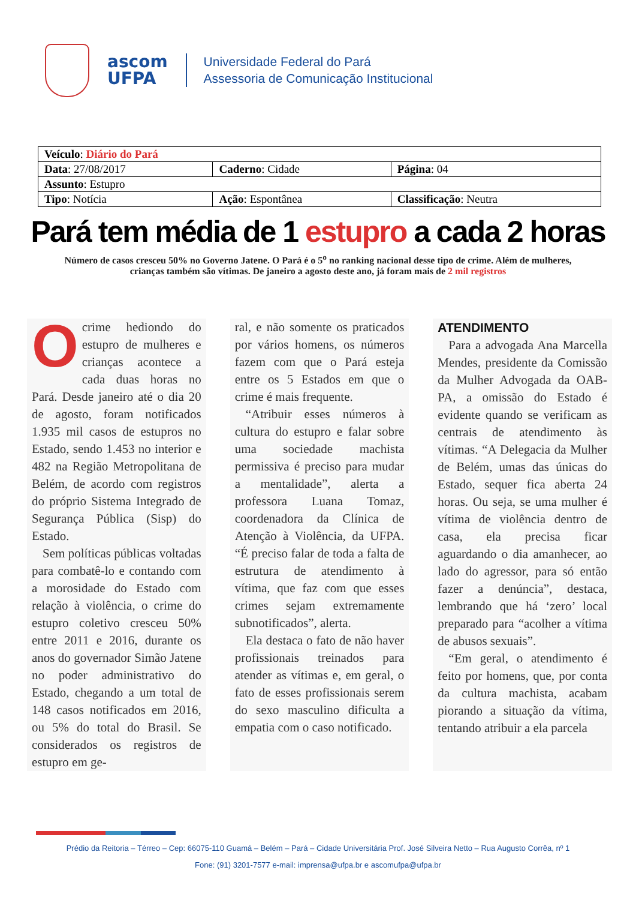ascom
UFPA
Universidade Federal do Pará
Assessoria de Comunicação Institucional
| Veículo : Diário do Pará | | |
| Data : 27/08/2017 | Caderno : Cidade | Página : 04 |
| Assunto : Estupro | | |
| Tipo : Notícia | Ação : Espontânea | Classificação : Neutra |
Pará tem média de 1 estupro a cada 2 horas
Número de casos cresceu 50% no Governo Jatene. O Pará é o 5<sup>o</sup> no ranking nacional desse tipo de crime. Além de mulheres, crianças também são vítimas. De janeiro a agosto deste ano, já foram mais de 2 mil registros
Ocrime hediondo do estupro de mulheres e crianças acontece a cada duas horas no Pará. Desde janeiro até o dia 20 de agosto, foram notificados 1.935 mil casos de estupros no Estado, sendo 1.453 no interior e 482 na Região Metropolitana de Belém, de acordo com registros do próprio Sistema Integrado de Segurança Pública (Sisp) do Estado.
Sem políticas públicas voltadas para combatê-lo e contando com a morosidade do Estado com relação à violência, o crime do estupro coletivo cresceu 50% entre 2011 e 2016, durante os anos do governador Simão Jatene no poder administrativo do Estado, chegando a um total de 148 casos notificados em 2016, ou 5% do total do Brasil. Se considerados os registros de estupro em ge-
ral, e não somente os praticados por vários homens, os números fazem com que o Pará esteja entre os 5 Estados em que o crime é mais frequente.
“Atribuir esses números à cultura do estupro e falar sobre uma sociedade machista permissiva é preciso para mudar a mentalidade”, alerta a professora Luana Tomaz, coordenadora da Clínica de Atenção à Violência, da UFPA. “É preciso falar de toda a falta de estrutura de atendimento à vítima, que faz com que esses crimes sejam extremamente subnotificados”, alerta.
Ela destaca o fato de não haver profissionais treinados para atender as vítimas e, em geral, o fato de esses profissionais serem do sexo masculino dificulta a empatia com o caso notificado.
ATENDIMENTO
Para a advogada Ana Marcella Mendes, presidente da Comissão da Mulher Advogada da OAB-PA, a omissão do Estado é evidente quando se verificam as centrais de atendimento às vítimas. “A Delegacia da Mulher de Belém, umas das únicas do Estado, sequer fica aberta 24 horas. Ou seja, se uma mulher é vítima de violência dentro de casa, ela precisa ficar aguardando o dia amanhecer, ao lado do agressor, para só então fazer a denúncia”, destaca, lembrando que há ‘zero’ local preparado para “acolher a vítima de abusos sexuais”.
“Em geral, o atendimento é feito por homens, que, por conta da cultura machista, acabam piorando a situação da vítima, tentando atribuir a ela parcela
Prédio da Reitoria – Térreo – Cep: 66075-110 Guamá – Belém – Pará – Cidade Universitária Prof. José Silveira Netto – Rua Augusto Corrêa, nº 1
Fone: (91) 3201-7577 e-mail: imprensa@ufpa.br e ascomufpa@ufpa.br